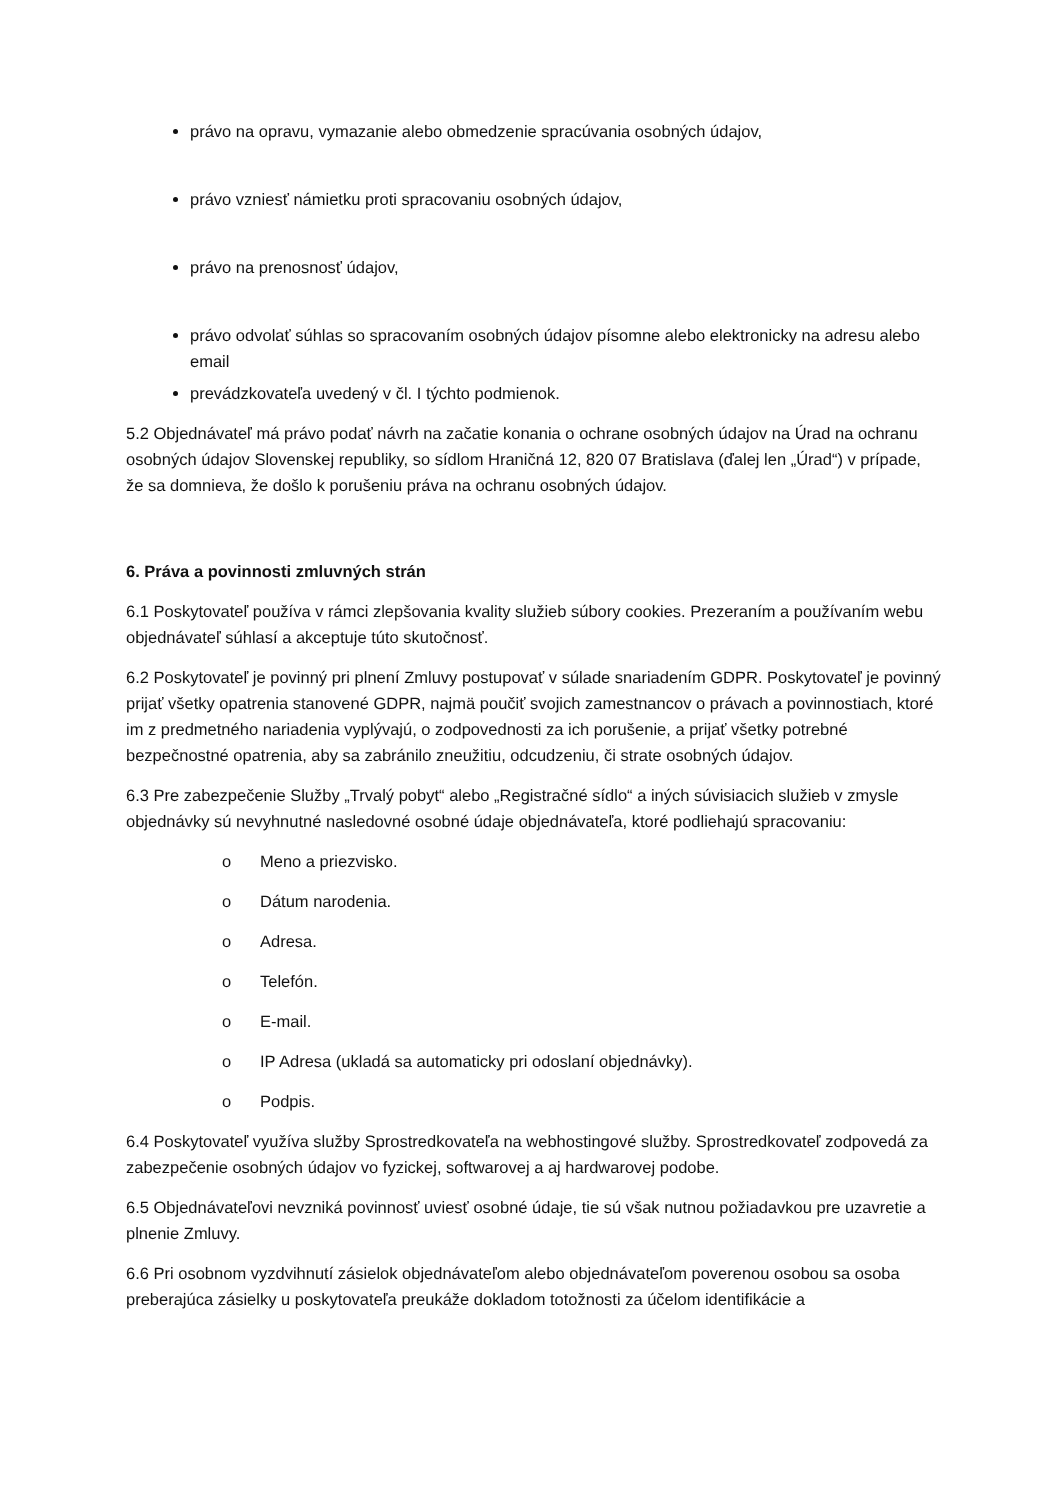právo na opravu, vymazanie alebo obmedzenie spracúvania osobných údajov,
právo vzniesť námietku proti spracovaniu osobných údajov,
právo na prenosnosť údajov,
právo odvolať súhlas so spracovaním osobných údajov písomne alebo elektronicky na adresu alebo email
prevádzkovateľa uvedený v čl. I týchto podmienok.
5.2 Objednávateľ má právo podať návrh na začatie konania o ochrane osobných údajov na Úrad na ochranu osobných údajov Slovenskej republiky, so sídlom Hraničná 12, 820 07 Bratislava (ďalej len „Úrad“) v prípade, že sa domnieva, že došlo k porušeniu práva na ochranu osobných údajov.
6. Práva a povinnosti zmluvných strán
6.1 Poskytovateľ používa v rámci zlepšovania kvality služieb súbory cookies. Prezeraním a používaním webu objednávateľ súhlasí a akceptuje túto skutočnosť.
6.2 Poskytovateľ je povinný pri plnení Zmluvy postupovať v súlade snariadením GDPR. Poskytovateľ je povinný prijať všetky opatrenia stanovené GDPR, najmä poučiť svojich zamestnancov o právach a povinnostiach, ktoré im z predmetného nariadenia vyplývajú, o zodpovednosti za ich porušenie, a prijať všetky potrebné bezpečnostné opatrenia, aby sa zabránilo zneužitiu, odcudzeniu, či strate osobných údajov.
6.3 Pre zabezpečenie Služby „Trvalý pobyt“ alebo „Registračné sídlo“ a iných súvisiacich služieb v zmysle objednávky sú nevyhnutné nasledovné osobné údaje objednávateľa, ktoré podliehajú spracovaniu:
o Meno a priezvisko.
o Dátum narodenia.
o Adresa.
o Telefón.
o E-mail.
o IP Adresa (ukladá sa automaticky pri odoslaní objednávky).
o Podpis.
6.4 Poskytovateľ využíva služby Sprostredkovateľa na webhostingové služby. Sprostredkovateľ zodpovedá za zabezpečenie osobných údajov vo fyzickej, softwarovej a aj hardwarovej podobe.
6.5 Objednávateľovi nevzniká povinnosť uviesť osobné údaje, tie sú však nutnou požiadavkou pre uzavretie a plnenie Zmluvy.
6.6 Pri osobnom vyzdvihnutí zásielok objednávateľom alebo objednávateľom poverenou osobou sa osoba preberajúca zásielky u poskytovateľa preukáže dokladom totožnosti za účelom identifikácie a